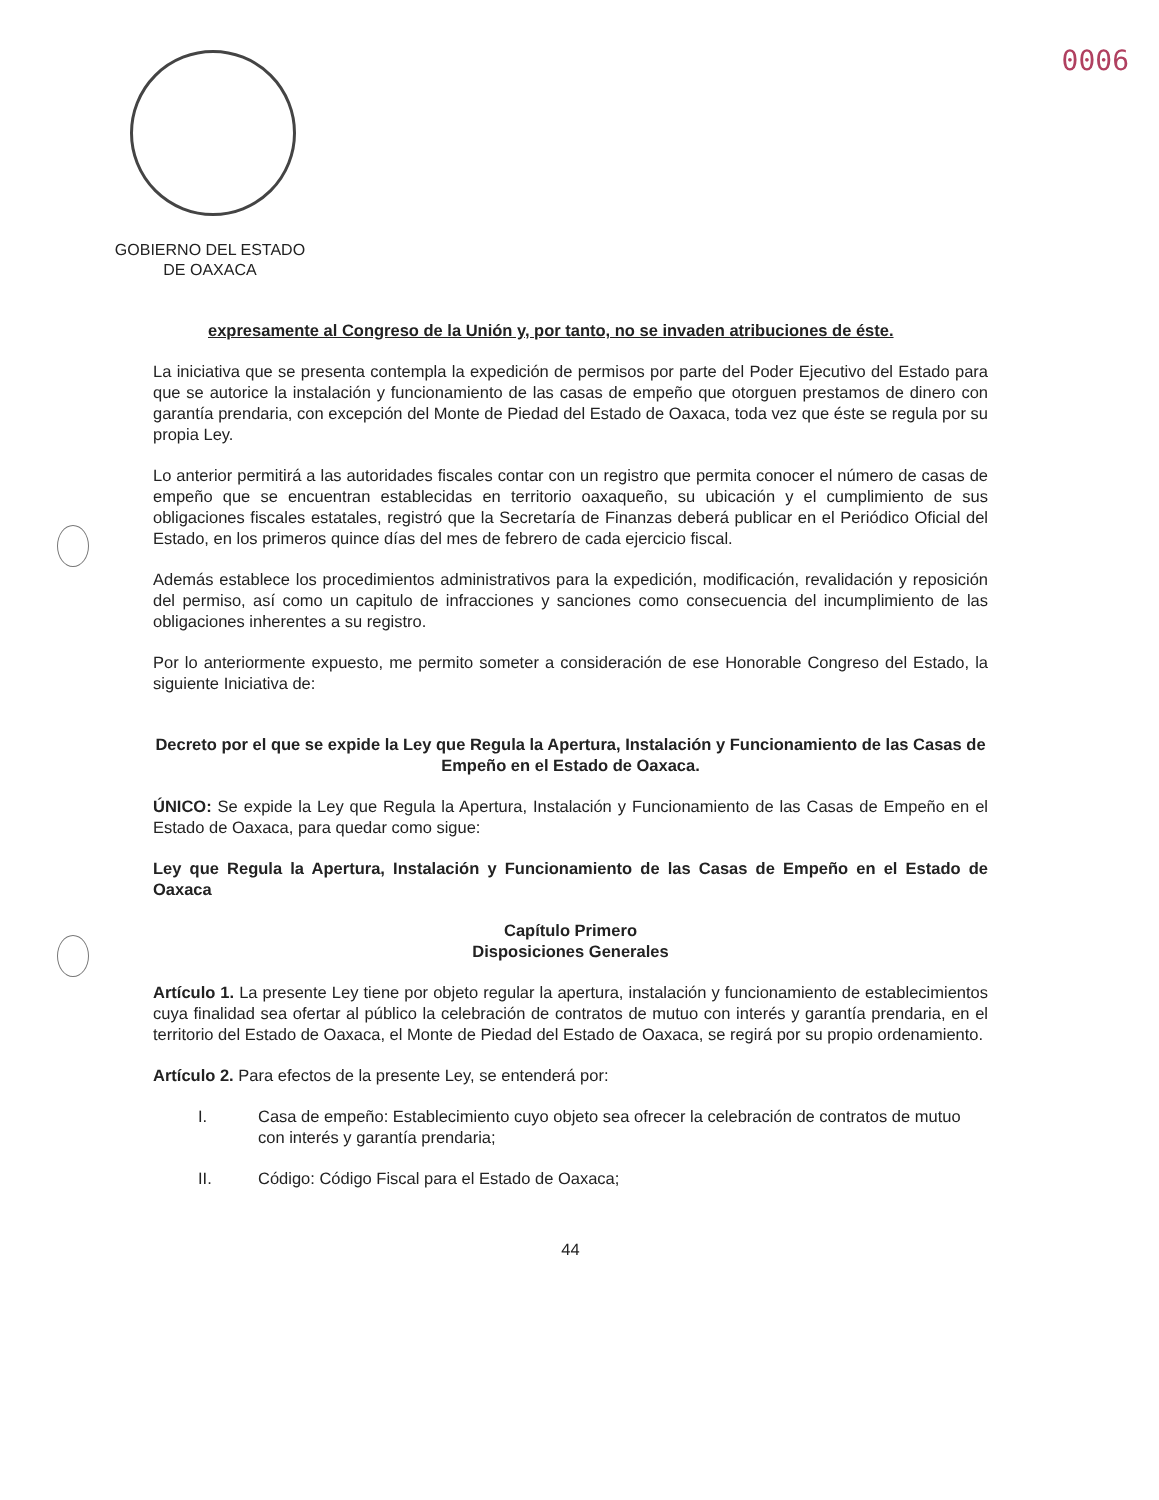0006
GOBIERNO DEL ESTADO
DE OAXACA
expresamente al Congreso de la Unión y, por tanto, no se invaden atribuciones de éste.
La iniciativa que se presenta contempla la expedición de permisos por parte del Poder Ejecutivo del Estado para que se autorice la instalación y funcionamiento de las casas de empeño que otorguen prestamos de dinero con garantía prendaria, con excepción del Monte de Piedad del Estado de Oaxaca, toda vez que éste se regula por su propia Ley.
Lo anterior permitirá a las autoridades fiscales contar con un registro que permita conocer el número de casas de empeño que se encuentran establecidas en territorio oaxaqueño, su ubicación y el cumplimiento de sus obligaciones fiscales estatales, registró que la Secretaría de Finanzas deberá publicar en el Periódico Oficial del Estado, en los primeros quince días del mes de febrero de cada ejercicio fiscal.
Además establece los procedimientos administrativos para la expedición, modificación, revalidación y reposición del permiso, así como un capitulo de infracciones y sanciones como consecuencia del incumplimiento de las obligaciones inherentes a su registro.
Por lo anteriormente expuesto, me permito someter a consideración de ese Honorable Congreso del Estado, la siguiente Iniciativa de:
Decreto por el que se expide la Ley que Regula la Apertura, Instalación y Funcionamiento de las Casas de Empeño en el Estado de Oaxaca.
ÚNICO: Se expide la Ley que Regula la Apertura, Instalación y Funcionamiento de las Casas de Empeño en el Estado de Oaxaca, para quedar como sigue:
Ley que Regula la Apertura, Instalación y Funcionamiento de las Casas de Empeño en el Estado de Oaxaca
Capítulo Primero
Disposiciones Generales
Artículo 1. La presente Ley tiene por objeto regular la apertura, instalación y funcionamiento de establecimientos cuya finalidad sea ofertar al público la celebración de contratos de mutuo con interés y garantía prendaria, en el territorio del Estado de Oaxaca, el Monte de Piedad del Estado de Oaxaca, se regirá por su propio ordenamiento.
Artículo 2. Para efectos de la presente Ley, se entenderá por:
I. Casa de empeño: Establecimiento cuyo objeto sea ofrecer la celebración de contratos de mutuo con interés y garantía prendaria;
II. Código: Código Fiscal para el Estado de Oaxaca;
44